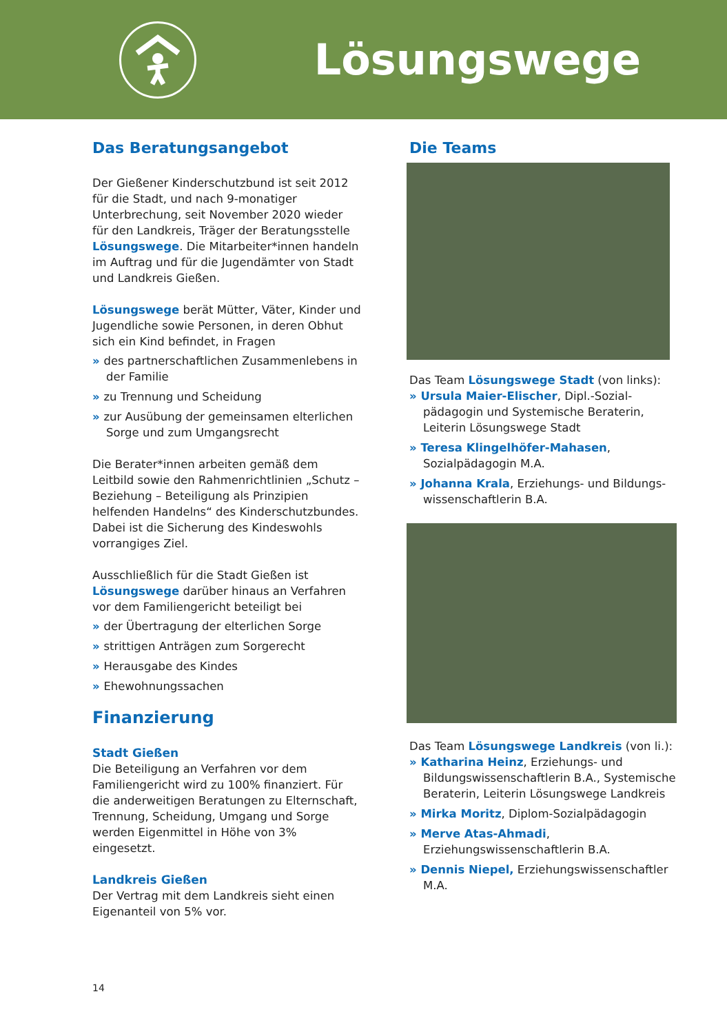Lösungswege
Das Beratungsangebot
Der Gießener Kinderschutzbund ist seit 2012 für die Stadt, und nach 9-monatiger Unterbrechung, seit November 2020 wieder für den Landkreis, Träger der Beratungsstelle Lösungswege. Die Mitarbeiter*innen handeln im Auftrag und für die Jugendämter von Stadt und Landkreis Gießen.
Lösungswege berät Mütter, Väter, Kinder und Jugendliche sowie Personen, in deren Obhut sich ein Kind befindet, in Fragen
des partnerschaftlichen Zusammenlebens in der Familie
zu Trennung und Scheidung
zur Ausübung der gemeinsamen elterlichen Sorge und zum Umgangsrecht
Die Berater*innen arbeiten gemäß dem Leitbild sowie den Rahmenrichtlinien „Schutz – Beziehung – Beteiligung als Prinzipien helfenden Handelns“ des Kinderschutzbundes. Dabei ist die Sicherung des Kindeswohls vorrangiges Ziel.
Ausschließlich für die Stadt Gießen ist Lösungswege darüber hinaus an Verfahren vor dem Familiengericht beteiligt bei
der Übertragung der elterlichen Sorge
strittigen Anträgen zum Sorgerecht
Herausgabe des Kindes
Ehewohnungssachen
Finanzierung
Stadt Gießen
Die Beteiligung an Verfahren vor dem Familiengericht wird zu 100% finanziert. Für die anderweitigen Beratungen zu Elternschaft, Trennung, Scheidung, Umgang und Sorge werden Eigenmittel in Höhe von 3% eingesetzt.
Landkreis Gießen
Der Vertrag mit dem Landkreis sieht einen Eigenanteil von 5% vor.
Die Teams
Das Team Lösungswege Stadt (von links):
Ursula Maier-Elischer, Dipl.-Sozial­pädagogin und Systemische Beraterin, Leiterin Lösungswege Stadt
Teresa Klingelhöfer-Mahasen, Sozialpädagogin M.A.
Johanna Krala, Erziehungs- und Bildungs­wissenschaftlerin B.A.
Das Team Lösungswege Landkreis (von li.):
Katharina Heinz, Erziehungs- und Bildungswissenschaftlerin B.A., Systemische Beraterin, Leiterin Lösungswege Landkreis
Mirka Moritz, Diplom-Sozialpädagogin
Merve Atas-Ahmadi, Erziehungswissenschaftlerin B.A.
Dennis Niepel, Erziehungswissen­schaftler M.A.
14